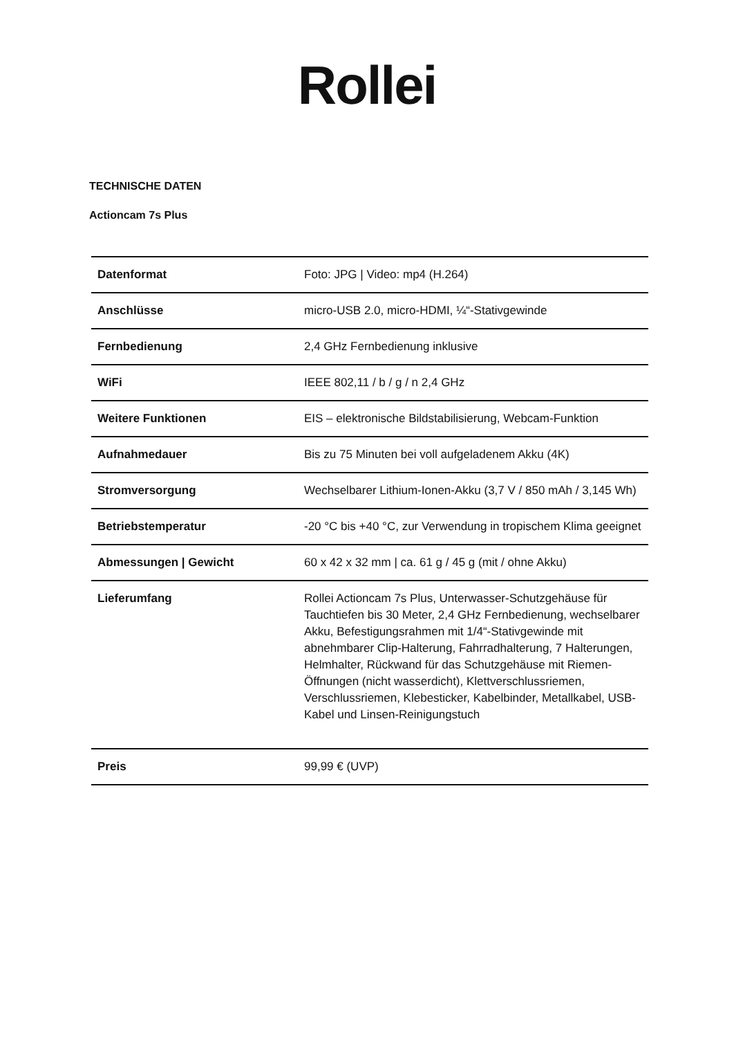Rollei
TECHNISCHE DATEN
Actioncam 7s Plus
| Datenformat | Foto: JPG / Video: mp4 (H.264) |
| Anschlüsse | micro-USB 2.0, micro-HDMI, ¼“-Stativgewinde |
| Fernbedienung | 2,4 GHz Fernbedienung inklusive |
| WiFi | IEEE 802,11 / b / g / n 2,4 GHz |
| Weitere Funktionen | EIS – elektronische Bildstabilisierung, Webcam-Funktion |
| Aufnahmedauer | Bis zu 75 Minuten bei voll aufgeladenem Akku (4K) |
| Stromversorgung | Wechselbarer Lithium-Ionen-Akku (3,7 V / 850 mAh / 3,145 Wh) |
| Betriebstemperatur | -20 °C bis +40 °C, zur Verwendung in tropischem Klima geeignet |
| Abmessungen / Gewicht | 60 x 42 x 32 mm / ca. 61 g / 45 g (mit / ohne Akku) |
| Lieferumfang | Rollei Actioncam 7s Plus, Unterwasser-Schutzgehäuse für Tauchtiefen bis 30 Meter, 2,4 GHz Fernbedienung, wechselbarer Akku, Befestigungsrahmen mit 1/4“-Stativgewinde mit abnehmbarer Clip-Halterung, Fahrradhalterung, 7 Halterungen, Helmhalter, Rückwand für das Schutzgehäuse mit Riemen- Öffnungen (nicht wasserdicht), Klettverschlussriemen, Verschlussriemen, Klebesticker, Kabelbinder, Metallkabel, USB-Kabel und Linsen-Reinigungstuch |
| Preis | 99,99 € (UVP) |